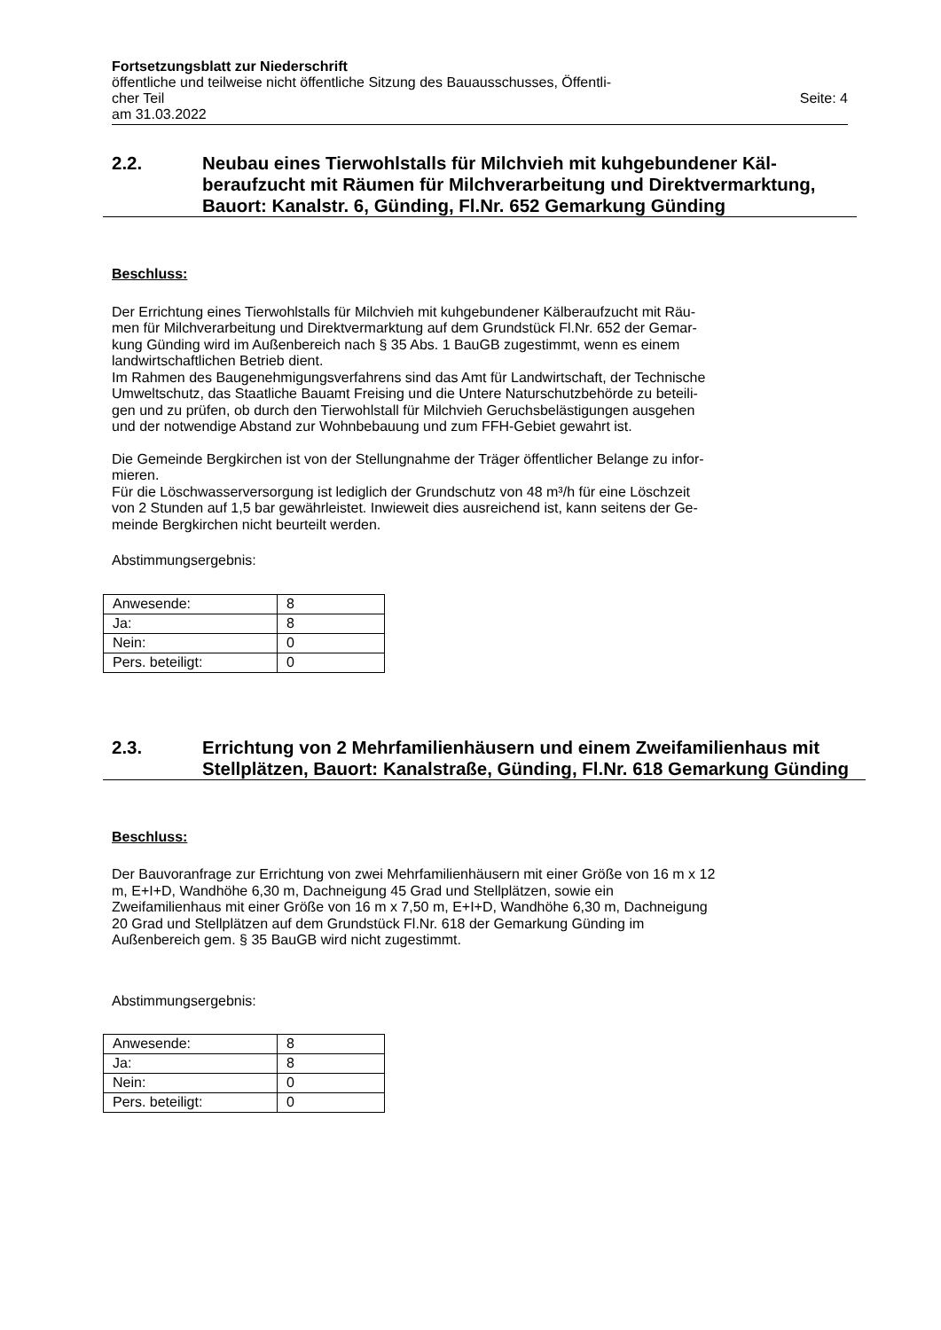Fortsetzungsblatt zur Niederschrift
öffentliche und teilweise nicht öffentliche Sitzung des Bauausschusses, Öffentli-
cher Teil Seite: 4
am 31.03.2022
2.2. Neubau eines Tierwohlstalls für Milchvieh mit kuhgebundener Käl­beraufzucht mit Räumen für Milchverarbeitung und Direktvermark­tung, Bauort: Kanalstr. 6, Günding, Fl.Nr. 652 Gemarkung Günding
Beschluss:
Der Errichtung eines Tierwohlstalls für Milchvieh mit kuhgebundener Kälberaufzucht mit Räu-
men für Milchverarbeitung und Direktvermarktung auf dem Grundstück Fl.Nr. 652 der Gemar-
kung Günding wird im Außenbereich nach § 35 Abs. 1 BauGB zugestimmt, wenn es einem
landwirtschaftlichen Betrieb dient.
Im Rahmen des Baugenehmigungsverfahrens sind das Amt für Landwirtschaft, der Technische
Umweltschutz, das Staatliche Bauamt Freising und die Untere Naturschutzbehörde zu beteili-
gen und zu prüfen, ob durch den Tierwohlstall für Milchvieh Geruchsbelästigungen ausgehen
und der notwendige Abstand zur Wohnbebauung und zum FFH-Gebiet gewahrt ist.
Die Gemeinde Bergkirchen ist von der Stellungnahme der Träger öffentlicher Belange zu infor-
mieren.
Für die Löschwasserversorgung ist lediglich der Grundschutz von 48 m³/h für eine Löschzeit
von 2 Stunden auf 1,5 bar gewährleistet. Inwieweit dies ausreichend ist, kann seitens der Ge-
meinde Bergkirchen nicht beurteilt werden.
Abstimmungsergebnis:
| Anwesende: | 8 |
| Ja: | 8 |
| Nein: | 0 |
| Pers. beteiligt: | 0 |
2.3. Errichtung von 2 Mehrfamilienhäusern und einem Zweifamilien­haus mit Stellplätzen, Bauort: Kanalstraße, Günding, Fl.Nr. 618 Gemarkung Günding
Beschluss:
Der Bauvoranfrage zur Errichtung von zwei Mehrfamilienhäusern mit einer Größe von 16 m x 12
m, E+I+D, Wandhöhe 6,30 m, Dachneigung 45 Grad und Stellplätzen, sowie ein
Zweifamilienhaus mit einer Größe von 16 m x 7,50 m, E+I+D, Wandhöhe 6,30 m, Dachneigung
20 Grad und Stellplätzen auf dem Grundstück Fl.Nr. 618 der Gemarkung Günding im
Außenbereich gem. § 35 BauGB wird nicht zugestimmt.
Abstimmungsergebnis:
| Anwesende: | 8 |
| Ja: | 8 |
| Nein: | 0 |
| Pers. beteiligt: | 0 |